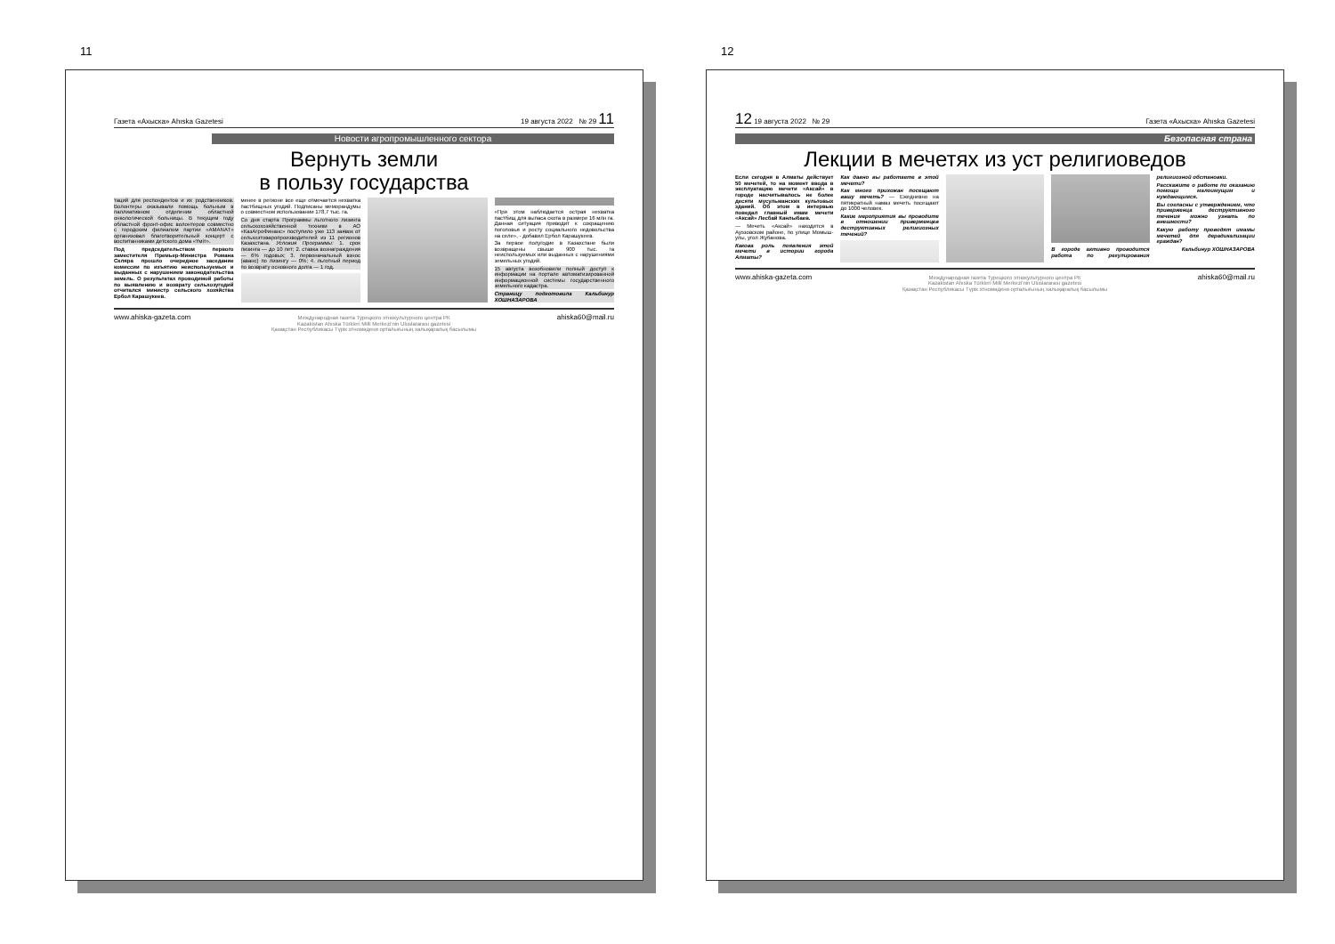11 12
Газета «Ахыска» Ahıska Gazetesi 19 августа 2022 № 29 11
Новости агропромышленного сектора
Вернуть земли
в пользу государства
таций для респондентов и их родственников. Волонтеры оказывали помощь больным в паллиативном отделении областной онкологической больницы. В текущем году областной фронт-офис волонтеров совместно с городским филиалом партии «AMANAT» организовал благотворительный концерт с воспитанниками детского дома «Үміт».
Под председательством первого заместителя Премьер-Министра Романа Скляра прошло очередное заседание комиссии по изъятию неиспользуемых и выданных с нарушением законодательства земель. О результатах проводимой работы по выявлению и возврату сельхозугодий отчитался министр сельского хозяйства Ербол Карашукеев.
менее в регионе все еще отмечается нехватка пастбищных угодий. Подписаны меморандумы о совместном использовании 178,7 тыс. га.
Со дня старта Программы льготного лизинга сельскохозяйственной техники в АО «КазАгроФинанс» поступило уже 113 заявок от сельхозтоваропроизводителей из 11 регионов Казахстана. Условия Программы: 1. срок лизинга — до 10 лет; 2. ставка вознаграждения — 6% годовых; 3. первоначальный взнос (аванс) по лизингу — 0%; 4. льготный период по возврату основного долга — 1 год.
«При этом наблюдается острая нехватка пастбищ для выпаса скота в размере 16 млн га. Данная ситуация приводит к сокращению поголовья и росту социального недовольства на селе», - добавил Ербол Карашукеев.
За первое полугодие в Казахстане были возвращены свыше 900 тыс. га неиспользуемых или выданных с нарушениями земельных угодий.
15 августа возобновили полный доступ к информации на портале автоматизированной информационной системы государственного земельного кадастра.
Страницу подготовила Кальбинур ХОШНАЗАРОВА
www.ahiska-gazeta.com Международная газета Турецкого этнокультурного центра РК
Kazakistan Ahıska Türkleri Milli Merkezi'nin Uluslararası gazetesi
Қазақстан Республикасы Түрік этномәдени орталығының халықаралық басылымы ahiska60@mail.ru
12 19 августа 2022 № 29 Газета «Ахыска» Ahıska Gazetesi
Безопасная страна
Лекции в мечетях из уст религиоведов
Если сегодня в Алматы действует 50 мечетей, то на момент ввода в эксплуатацию мечети «Аксай» в городе насчитывалось не более десяти мусульманских культовых зданий. Об этом в интервью поведал главный имам мечети «Аксай» Лесбай Канлыбаев.
— Мечеть «Аксай» находится в Ауэзовском районе, по улице Момыш-улы, угол Жубанова.
Какова роль появления этой мечети в истории города Алматы?
Как давно вы работаете в этой мечети?
Как много прихожан посещают вашу мечеть? — Ежедневно на пятикратный намаз мечеть посещают до 1000 человек.
Какие мероприятия вы проводите в отношении приверженцев деструктивных религиозных течений?
В городе активно проводится работа по регулирования религиозной обстановки.
Расскажите о работе по оказанию помощи малоимущим и нуждающимся.
Вы согласны с утверждением, что приверженца деструктивного течения можно узнать по внешности?
Какую работу проводят имамы мечетей для дерадикализации граждан?
Кальбинур ХОШНАЗАРОВА
www.ahiska-gazeta.com Международная газета Турецкого этнокультурного центра РК
Kazakistan Ahıska Türkleri Milli Merkezi'nin Uluslararası gazetesi
Қазақстан Республикасы Түрік этномәдени орталығының халықаралық басылымы ahiska60@mail.ru